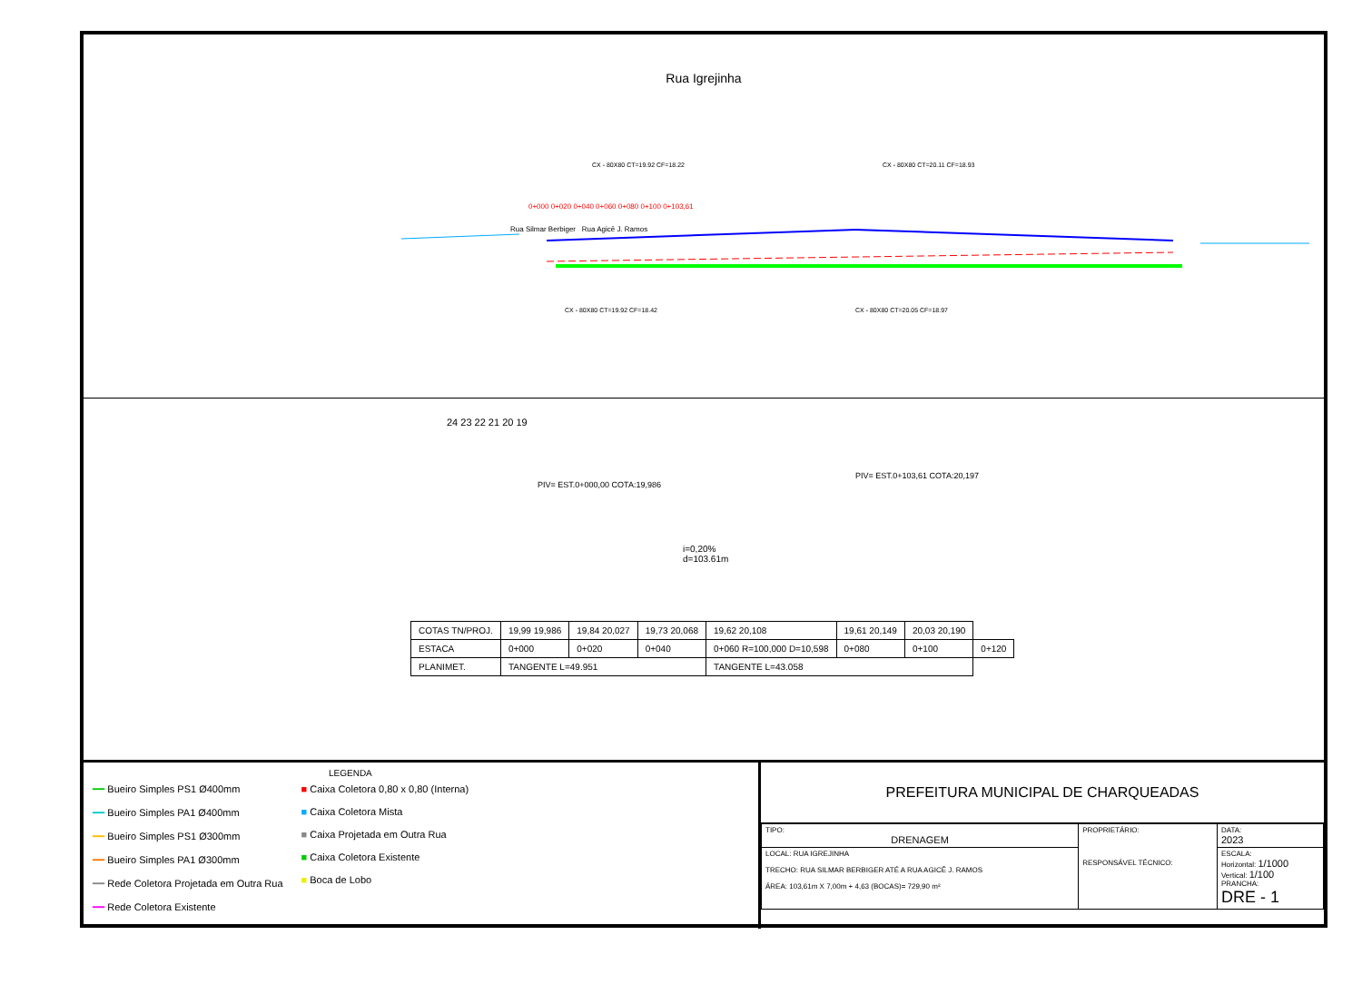Rua Igrejinha
CX - 80X80 CT=19.92 CF=18.22
CX - 80X80 CT=19.92 CF=18.42
CX - 80X80 CT=20.11 CF=18.93
CX - 80X80 CT=20.05 CF=18.97
0+000 0+020 0+040 0+060 0+080 0+100 0+103,61
Rua Silmar Berbiger Rua Agicê J. Ramos
24 23 22 21 20 19
PIV= EST.0+000,00 COTA:19,986
PIV= EST.0+103,61 COTA:20,197
i=0,20%
d=103.61m
| COTAS TN/PROJ. | 19,99 19,986 | 19,84 20,027 | 19,73 20,068 | 19,62 20,108 | 19,61 20,149 | 20,03 20,190 | |
| ESTACA | 0+000 | 0+020 | 0+040 | 0+060 R=100,000 D=10,598 | 0+080 | 0+100 | 0+120 |
| PLANIMET. | TANGENTE L=49.951 | | | TANGENTE L=43.058 | | | |
LEGENDA
━━ Bueiro Simples PS1 Ø400mm
━━ Bueiro Simples PA1 Ø400mm
━━ Bueiro Simples PS1 Ø300mm
━━ Bueiro Simples PA1 Ø300mm
━━ Rede Coletora Projetada em Outra Rua
━━ Rede Coletora Existente
■ Caixa Coletora 0,80 x 0,80 (Interna)
■ Caixa Coletora Mista
■ Caixa Projetada em Outra Rua
■ Caixa Coletora Existente
■ Boca de Lobo
PREFEITURA MUNICIPAL DE CHARQUEADAS
| TIPO: DRENAGEM | PROPRIETÁRIO: RESPONSÁVEL TÉCNICO: | DATA: 2023 |
| LOCAL: RUA IGREJINHA TRECHO: RUA SILMAR BERBIGER ATÉ A RUA AGICÊ J. RAMOS ÁREA: 103,61m X 7,00m + 4,63 (BOCAS)= 729,90 m² | | ESCALA: Horizontal: 1/1000 Vertical: 1/100 PRANCHA: DRE - 1 |